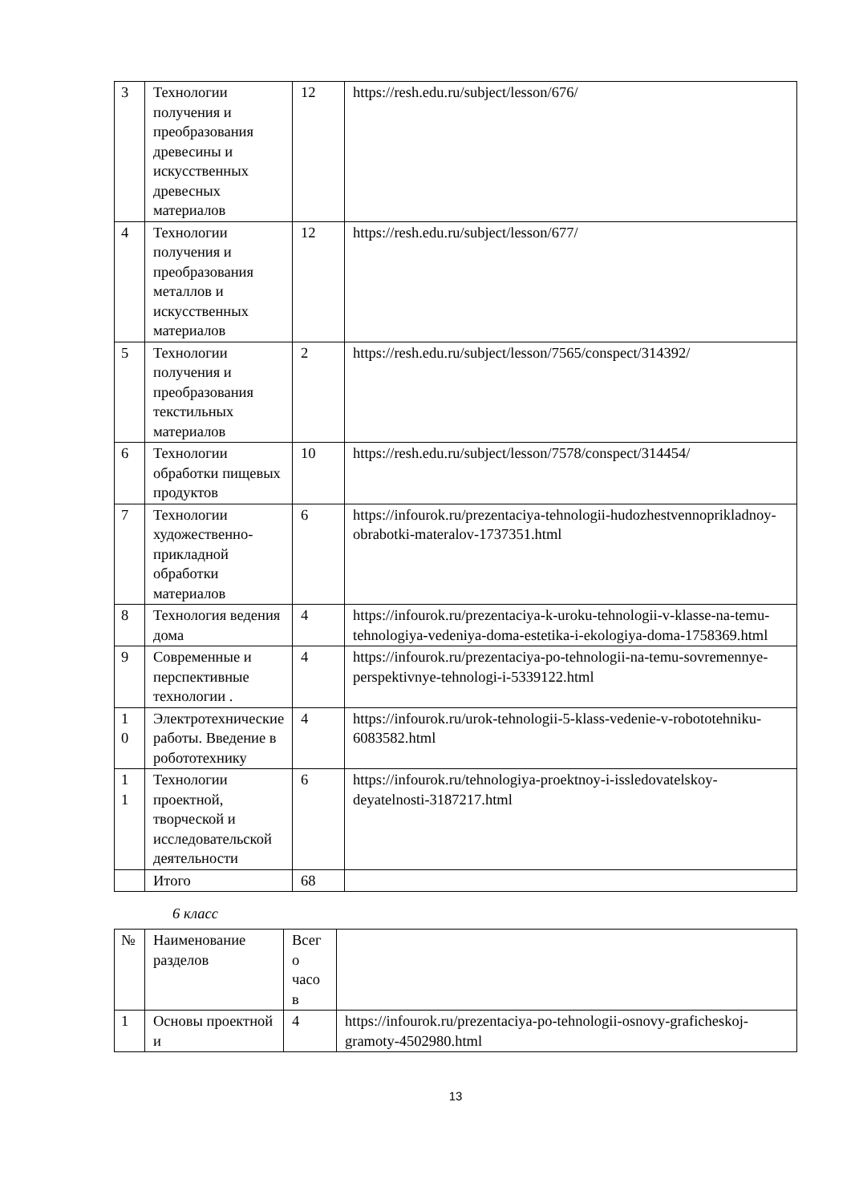| 3 | Технологии получения и преобразования древесины и искусственных древесных материалов | 12 | https://resh.edu.ru/subject/lesson/676/ |
| 4 | Технологии получения и преобразования металлов и искусственных материалов | 12 | https://resh.edu.ru/subject/lesson/677/ |
| 5 | Технологии получения и преобразования текстильных материалов | 2 | https://resh.edu.ru/subject/lesson/7565/conspect/314392/ |
| 6 | Технологии обработки пищевых продуктов | 10 | https://resh.edu.ru/subject/lesson/7578/conspect/314454/ |
| 7 | Технологии художественно-прикладной обработки материалов | 6 | https://infourok.ru/prezentaciya-tehnologii-hudozhestvennoprikladnoy-obrabotki-materalov-1737351.html |
| 8 | Технология ведения дома | 4 | https://infourok.ru/prezentaciya-k-uroku-tehnologii-v-klasse-na-temu-tehnologiya-vedeniya-doma-estetika-i-ekologiya-doma-1758369.html |
| 9 | Современные и перспективные технологии . | 4 | https://infourok.ru/prezentaciya-po-tehnologii-na-temu-sovremennye-perspektivnye-tehnologi-i-5339122.html |
| 1 0 | Электротехнические работы. Введение в робототехнику | 4 | https://infourok.ru/urok-tehnologii-5-klass-vedenie-v-robototehniku-6083582.html |
| 1 1 | Технологии проектной, творческой и исследовательской деятельности | 6 | https://infourok.ru/tehnologiya-proektnoy-i-issledovatelskoy-deyatelnosti-3187217.html |
| | Итого | 68 | |
6 класс
| № | Наименование разделов | Всег о часо в | |
| 1 | Основы проектной и | 4 | https://infourok.ru/prezentaciya-po-tehnologii-osnovy-graficheskoj-gramoty-4502980.html |
13